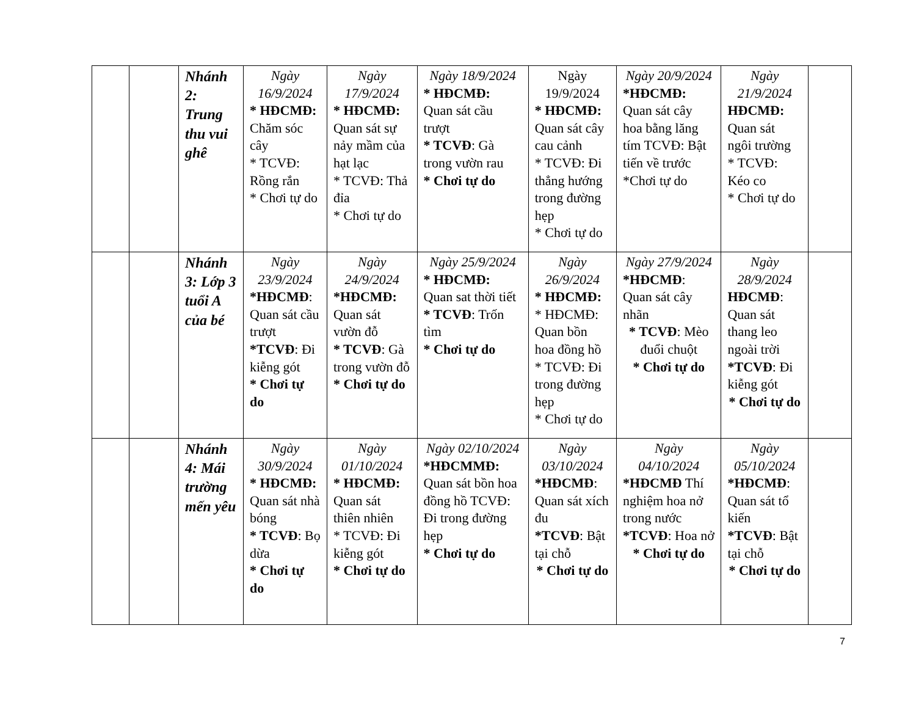| | | Nhánh 2: Trung thu vui ghê | Ngày 16/9/2024 * HĐCMĐ: Chăm sóc cây * TCVĐ: Rồng rắn * Chơi tự do | Ngày 17/9/2024 * HĐCMĐ: Quan sát sự nảy mầm của hạt lạc * TCVĐ: Thả đỉa * Chơi tự do | Ngày 18/9/2024 * HĐCMĐ: Quan sát cầu trượt * TCVĐ : Gà trong vườn rau * Chơi tự do | Ngày 19/9/2024 * HĐCMĐ: Quan sát cây cau cảnh * TCVĐ: Đi thẳng hướng trong đường hẹp * Chơi tự do | Ngày 20/9/2024 *HĐCMĐ: Quan sát cây hoa bằng lăng tím TCVĐ: Bật tiến về trước *Chơi tự do | Ngày 21/9/2024 HĐCMĐ: Quan sát ngôi trường * TCVĐ: Kéo co * Chơi tự do | |
| | | Nhánh 3: Lớp 3 tuổi A của bé | Ngày 23/9/2024 *HĐCMĐ : Quan sát cầu trượt *TCVĐ : Đi kiễng gót * Chơi tự do | Ngày 24/9/2024 *HĐCMĐ: Quan sát vườn đỗ * TCVĐ : Gà trong vườn đỗ * Chơi tự do | Ngày 25/9/2024 * HĐCMĐ: Quan sat thời tiết * TCVĐ : Trốn tìm * Chơi tự do | Ngày 26/9/2024 * HĐCMĐ: * HĐCMĐ: Quan bồn hoa đồng hồ * TCVĐ: Đi trong đường hẹp * Chơi tự do | Ngày 27/9/2024 *HĐCMĐ : Quan sát cây nhãn * TCVĐ : Mèo đuổi chuột * Chơi tự do | Ngày 28/9/2024 HĐCMĐ : Quan sát thang leo ngoài trời *TCVĐ : Đi kiễng gót * Chơi tự do | |
| | | Nhánh 4: Mái trường mến yêu | Ngày 30/9/2024 * HĐCMĐ: Quan sát nhà bóng * TCVĐ : Bọ dừa * Chơi tự do | Ngày 01/10/2024 * HĐCMĐ: Quan sát thiên nhiên * TCVĐ: Đi kiễng gót * Chơi tự do | Ngày 02/10/2024 *HĐCMMĐ: Quan sát bồn hoa đồng hồ TCVĐ: Đi trong đường hẹp * Chơi tự do | Ngày 03/10/2024 *HĐCMĐ : Quan sát xích đu *TCVĐ : Bật tại chỗ * Chơi tự do | Ngày 04/10/2024 *HĐCMĐ Thí nghiệm hoa nở trong nước *TCVĐ : Hoa nở * Chơi tự do | Ngày 05/10/2024 *HĐCMĐ : Quan sát tổ kiến *TCVĐ : Bật tại chỗ * Chơi tự do | |
7